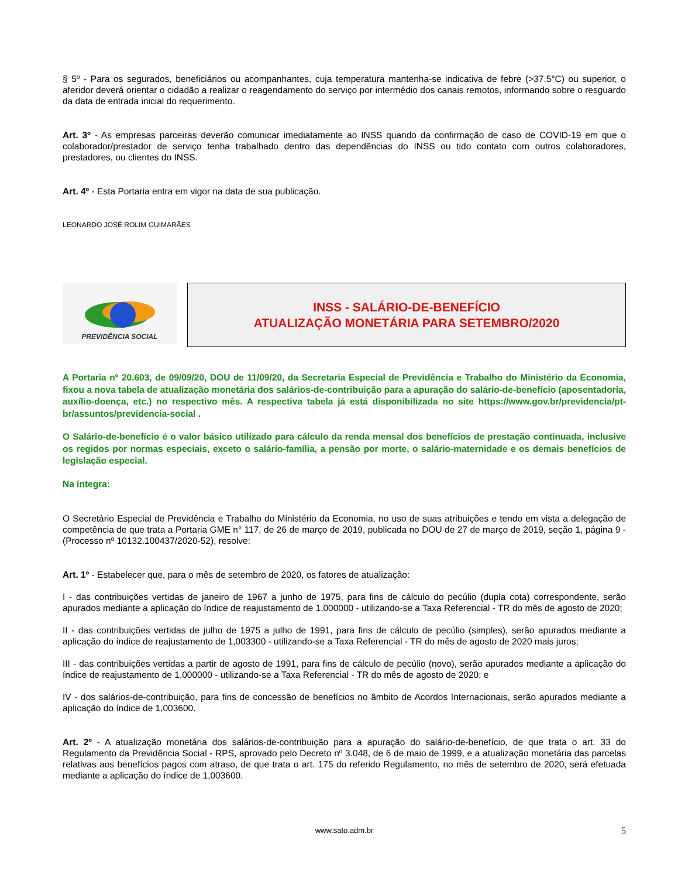§ 5º - Para os segurados, beneficiários ou acompanhantes, cuja temperatura mantenha-se indicativa de febre (>37.5°C) ou superior, o aferidor deverá orientar o cidadão a realizar o reagendamento do serviço por intermédio dos canais remotos, informando sobre o resguardo da data de entrada inicial do requerimento.
Art. 3º - As empresas parceiras deverão comunicar imediatamente ao INSS quando da confirmação de caso de COVID-19 em que o colaborador/prestador de serviço tenha trabalhado dentro das dependências do INSS ou tido contato com outros colaboradores, prestadores, ou clientes do INSS.
Art. 4º - Esta Portaria entra em vigor na data de sua publicação.
LEONARDO JOSÉ ROLIM GUIMARÃES
PREVIDÊNCIA SOCIAL
INSS - SALÁRIO-DE-BENEFÍCIO
ATUALIZAÇÃO MONETÁRIA PARA SETEMBRO/2020
A Portaria nº 20.603, de 09/09/20, DOU de 11/09/20, da Secretaria Especial de Previdência e Trabalho do Ministério da Economia, fixou a nova tabela de atualização monetária dos salários-de-contribuição para a apuração do salário-de-benefício (aposentadoria, auxílio-doença, etc.) no respectivo mês. A respectiva tabela já está disponibilizada no site https://www.gov.br/previdencia/pt-br/assuntos/previdencia-social .
O Salário-de-benefício é o valor básico utilizado para cálculo da renda mensal dos benefícios de prestação continuada, inclusive os regidos por normas especiais, exceto o salário-família, a pensão por morte, o salário-maternidade e os demais benefícios de legislação especial.
Na íntegra:
O Secretário Especial de Previdência e Trabalho do Ministério da Economia, no uso de suas atribuições e tendo em vista a delegação de competência de que trata a Portaria GME n° 117, de 26 de março de 2019, publicada no DOU de 27 de março de 2019, seção 1, página 9 - (Processo nº 10132.100437/2020-52), resolve:
Art. 1º - Estabelecer que, para o mês de setembro de 2020, os fatores de atualização:
I - das contribuições vertidas de janeiro de 1967 a junho de 1975, para fins de cálculo do pecúlio (dupla cota) correspondente, serão apurados mediante a aplicação do índice de reajustamento de 1,000000 - utilizando-se a Taxa Referencial - TR do mês de agosto de 2020;
II - das contribuições vertidas de julho de 1975 a julho de 1991, para fins de cálculo de pecúlio (simples), serão apurados mediante a aplicação do índice de reajustamento de 1,003300 - utilizando-se a Taxa Referencial - TR do mês de agosto de 2020 mais juros;
III - das contribuições vertidas a partir de agosto de 1991, para fins de cálculo de pecúlio (novo), serão apurados mediante a aplicação do índice de reajustamento de 1,000000 - utilizando-se a Taxa Referencial - TR do mês de agosto de 2020; e
IV - dos salários-de-contribuição, para fins de concessão de benefícios no âmbito de Acordos Internacionais, serão apurados mediante a aplicação do índice de 1,003600.
Art. 2º - A atualização monetária dos salários-de-contribuição para a apuração do salário-de-benefício, de que trata o art. 33 do Regulamento da Previdência Social - RPS, aprovado pelo Decreto nº 3.048, de 6 de maio de 1999, e a atualização monetária das parcelas relativas aos benefícios pagos com atraso, de que trata o art. 175 do referido Regulamento, no mês de setembro de 2020, será efetuada mediante a aplicação do índice de 1,003600.
www.sato.adm.br 5